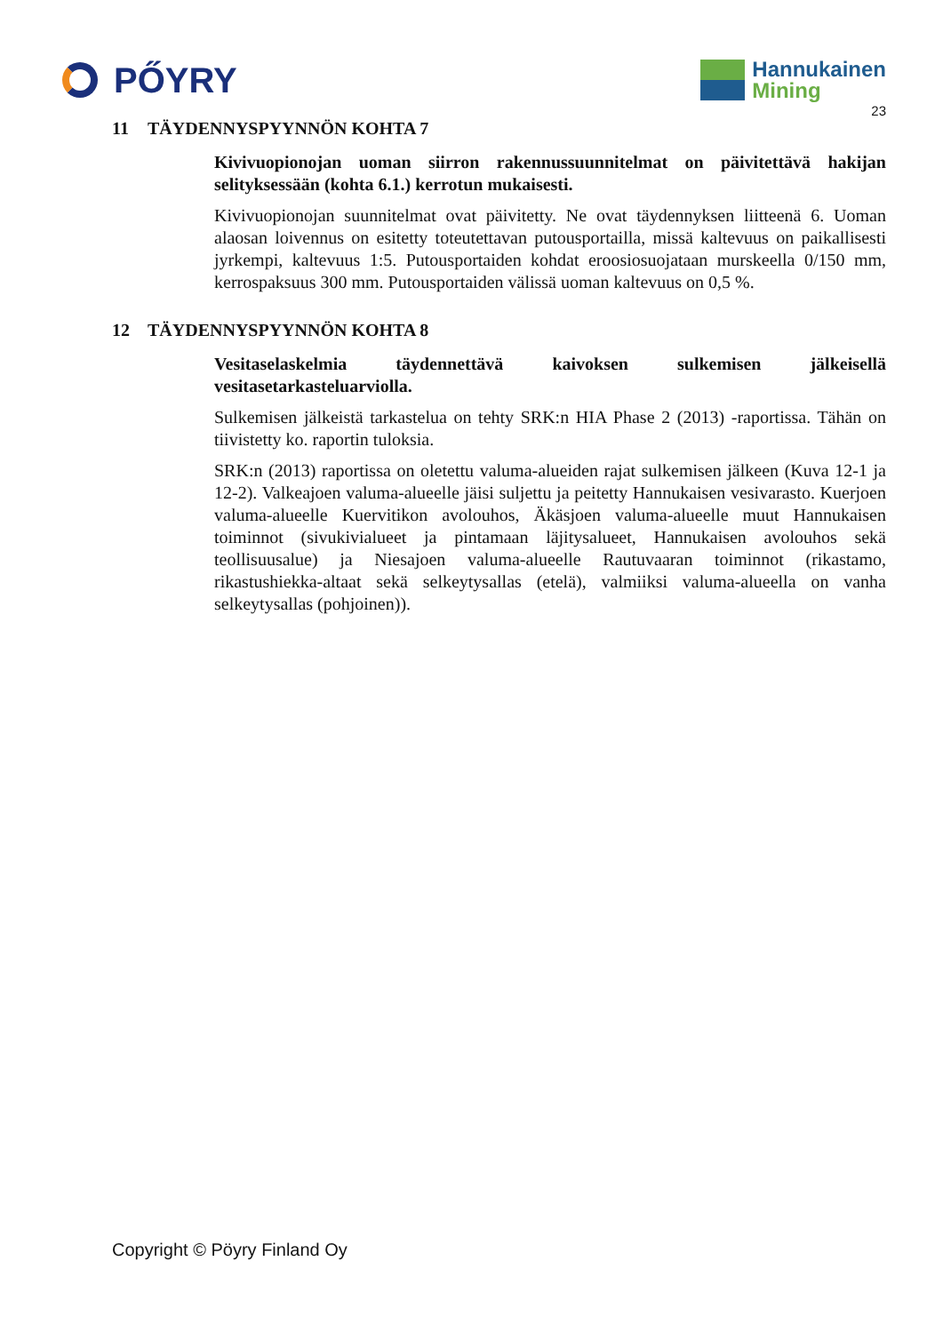PŐYRY
Hannukainen
Mining
23
11 TÄYDENNYSPYYNNÖN KOHTA 7
Kivivuopionojan uoman siirron rakennussuunnitelmat on päivitettävä hakijan selityksessään (kohta 6.1.) kerrotun mukaisesti.
Kivivuopionojan suunnitelmat ovat päivitetty. Ne ovat täydennyksen liitteenä 6. Uoman alaosan loivennus on esitetty toteutettavan putousportailla, missä kaltevuus on paikallisesti jyrkempi, kaltevuus 1:5. Putousportaiden kohdat eroosiosuojataan murskeella 0/150 mm, kerrospaksuus 300 mm. Putousportaiden välissä uoman kaltevuus on 0,5 %.
12 TÄYDENNYSPYYNNÖN KOHTA 8
Vesitaselaskelmia täydennettävä kaivoksen sulkemisen jälkeisellä vesitasetarkasteluarviolla.
Sulkemisen jälkeistä tarkastelua on tehty SRK:n HIA Phase 2 (2013) -raportissa. Tähän on tiivistetty ko. raportin tuloksia.
SRK:n (2013) raportissa on oletettu valuma-alueiden rajat sulkemisen jälkeen (Kuva 12-1 ja 12-2). Valkeajoen valuma-alueelle jäisi suljettu ja peitetty Hannukaisen vesivarasto. Kuerjoen valuma-alueelle Kuervitikon avolouhos, Äkäsjoen valuma-alueelle muut Hannukaisen toiminnot (sivukivialueet ja pintamaan läjitysalueet, Hannukaisen avolouhos sekä teollisuusalue) ja Niesajoen valuma-alueelle Rautuvaaran toiminnot (rikastamo, rikastushiekka-altaat sekä selkeytysallas (etelä), valmiiksi valuma-alueella on vanha selkeytysallas (pohjoinen)).
Copyright © Pöyry Finland Oy